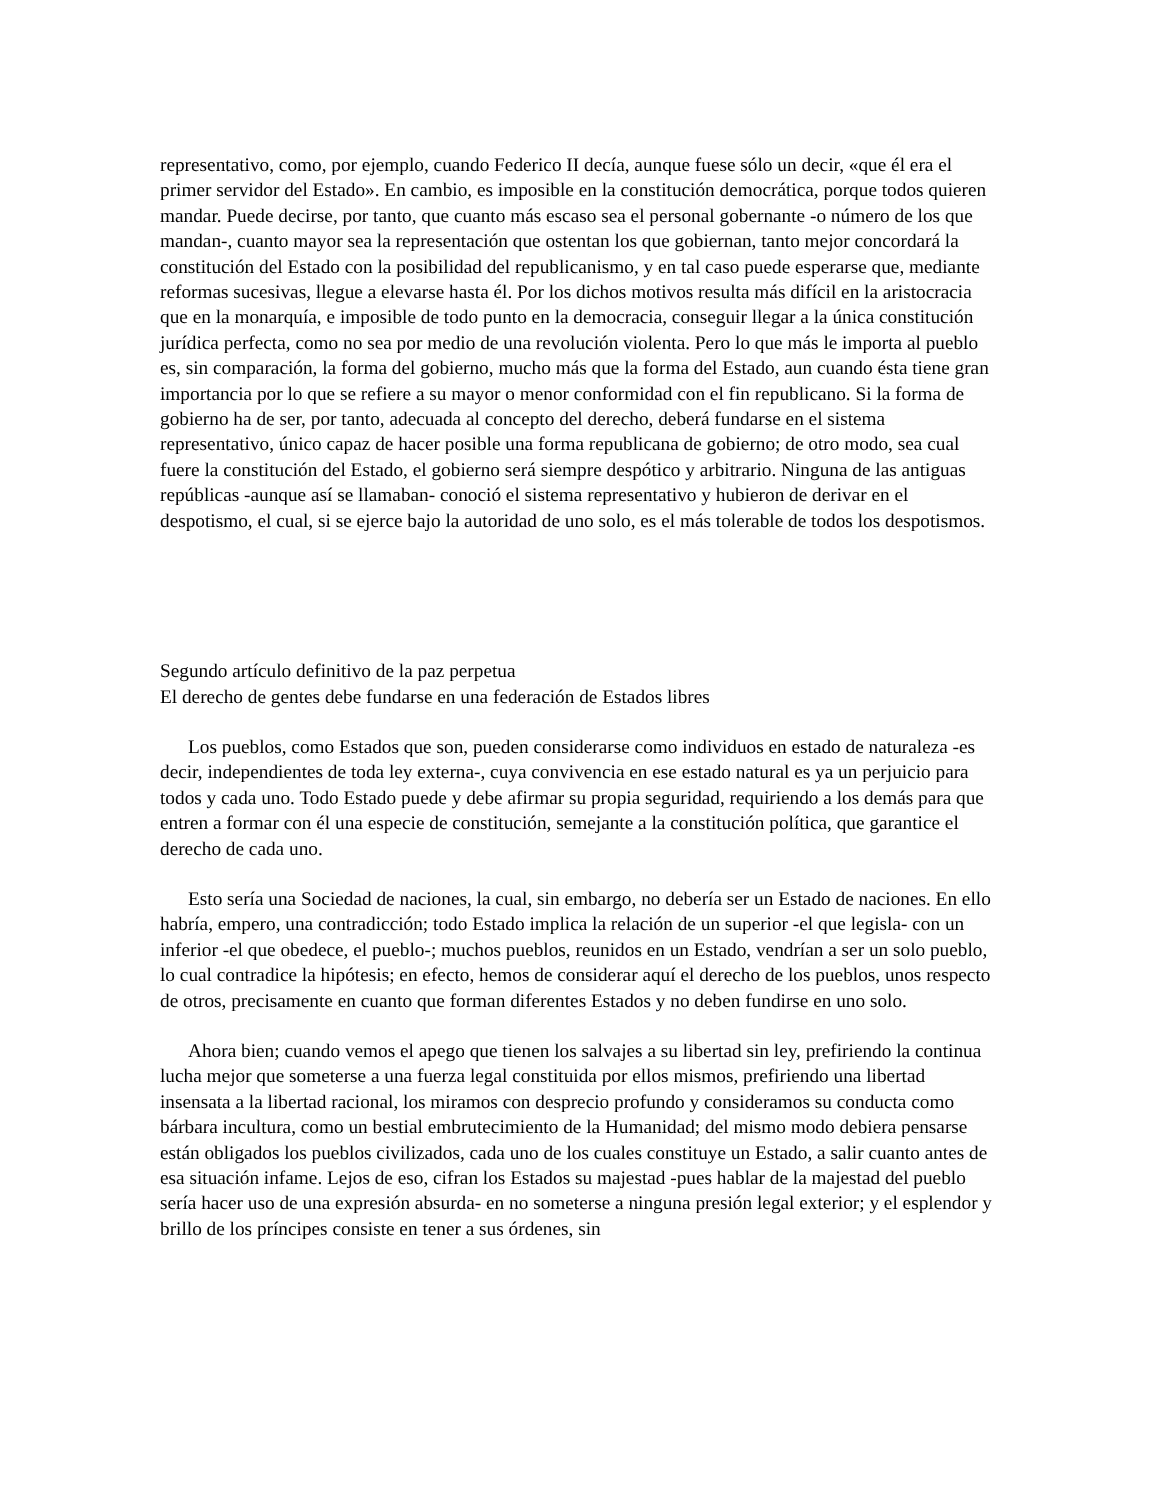representativo, como, por ejemplo, cuando Federico II decía, aunque fuese sólo un decir, «que él era el primer servidor del Estado». En cambio, es imposible en la constitución democrática, porque todos quieren mandar. Puede decirse, por tanto, que cuanto más escaso sea el personal gobernante -o número de los que mandan-, cuanto mayor sea la representación que ostentan los que gobiernan, tanto mejor concordará la constitución del Estado con la posibilidad del republicanismo, y en tal caso puede esperarse que, mediante reformas sucesivas, llegue a elevarse hasta él. Por los dichos motivos resulta más difícil en la aristocracia que en la monarquía, e imposible de todo punto en la democracia, conseguir llegar a la única constitución jurídica perfecta, como no sea por medio de una revolución violenta. Pero lo que más le importa al pueblo es, sin comparación, la forma del gobierno, mucho más que la forma del Estado, aun cuando ésta tiene gran importancia por lo que se refiere a su mayor o menor conformidad con el fin republicano. Si la forma de gobierno ha de ser, por tanto, adecuada al concepto del derecho, deberá fundarse en el sistema representativo, único capaz de hacer posible una forma republicana de gobierno; de otro modo, sea cual fuere la constitución del Estado, el gobierno será siempre despótico y arbitrario. Ninguna de las antiguas repúblicas -aunque así se llamaban- conoció el sistema representativo y hubieron de derivar en el despotismo, el cual, si se ejerce bajo la autoridad de uno solo, es el más tolerable de todos los despotismos.
Segundo artículo definitivo de la paz perpetua
El derecho de gentes debe fundarse en una federación de Estados libres
Los pueblos, como Estados que son, pueden considerarse como individuos en estado de naturaleza -es decir, independientes de toda ley externa-, cuya convivencia en ese estado natural es ya un perjuicio para todos y cada uno. Todo Estado puede y debe afirmar su propia seguridad, requiriendo a los demás para que entren a formar con él una especie de constitución, semejante a la constitución política, que garantice el derecho de cada uno.
Esto sería una Sociedad de naciones, la cual, sin embargo, no debería ser un Estado de naciones. En ello habría, empero, una contradicción; todo Estado implica la relación de un superior -el que legisla- con un inferior -el que obedece, el pueblo-; muchos pueblos, reunidos en un Estado, vendrían a ser un solo pueblo, lo cual contradice la hipótesis; en efecto, hemos de considerar aquí el derecho de los pueblos, unos respecto de otros, precisamente en cuanto que forman diferentes Estados y no deben fundirse en uno solo.
Ahora bien; cuando vemos el apego que tienen los salvajes a su libertad sin ley, prefiriendo la continua lucha mejor que someterse a una fuerza legal constituida por ellos mismos, prefiriendo una libertad insensata a la libertad racional, los miramos con desprecio profundo y consideramos su conducta como bárbara incultura, como un bestial embrutecimiento de la Humanidad; del mismo modo debiera pensarse están obligados los pueblos civilizados, cada uno de los cuales constituye un Estado, a salir cuanto antes de esa situación infame. Lejos de eso, cifran los Estados su majestad -pues hablar de la majestad del pueblo sería hacer uso de una expresión absurda- en no someterse a ninguna presión legal exterior; y el esplendor y brillo de los príncipes consiste en tener a sus órdenes, sin